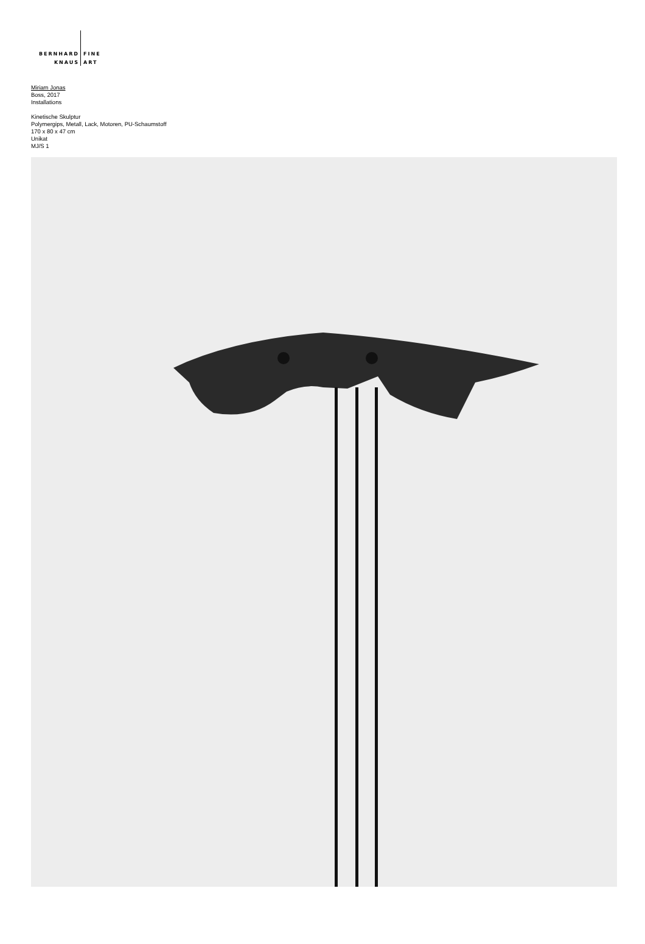BERNHARD
KNAUS
FINE
ART
Miriam Jonas
Boss, 2017
Installations
Kinetische Skulptur
Polymergips, Metall, Lack, Motoren, PU-Schaumstoff
170 x 80 x 47 cm
Unikat
MJ/S 1